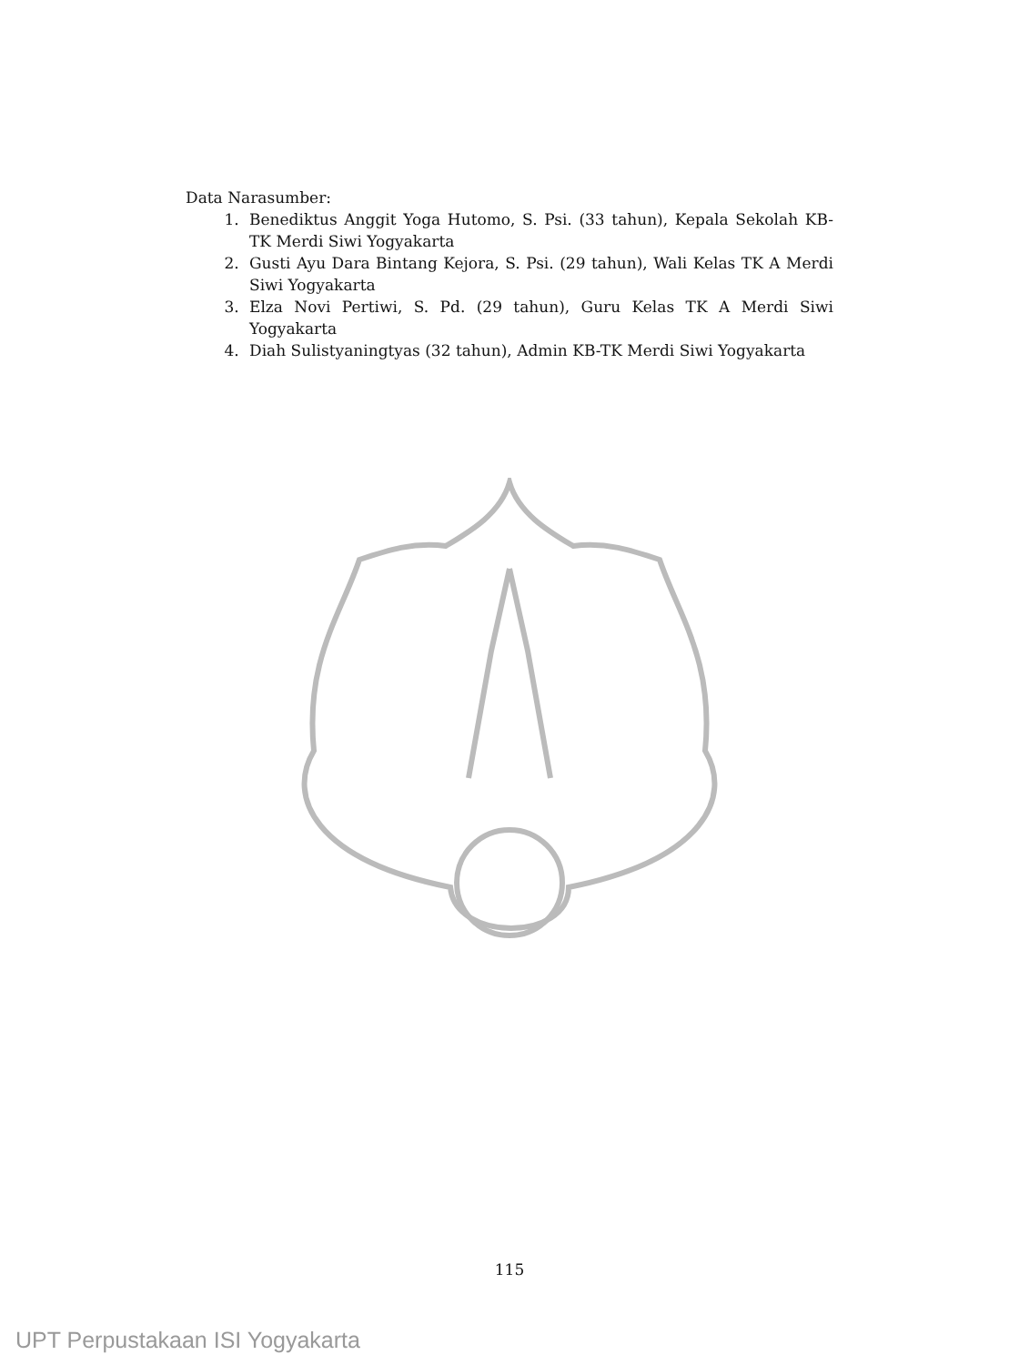Data Narasumber:
1. Benediktus Anggit Yoga Hutomo, S. Psi. (33 tahun), Kepala Sekolah KB-TK Merdi Siwi Yogyakarta
2. Gusti Ayu Dara Bintang Kejora, S. Psi. (29 tahun), Wali Kelas TK A Merdi Siwi Yogyakarta
3. Elza Novi Pertiwi, S. Pd. (29 tahun), Guru Kelas TK A Merdi Siwi Yogyakarta
4. Diah Sulistyaningtyas (32 tahun), Admin KB-TK Merdi Siwi Yogyakarta
115
UPT Perpustakaan ISI Yogyakarta